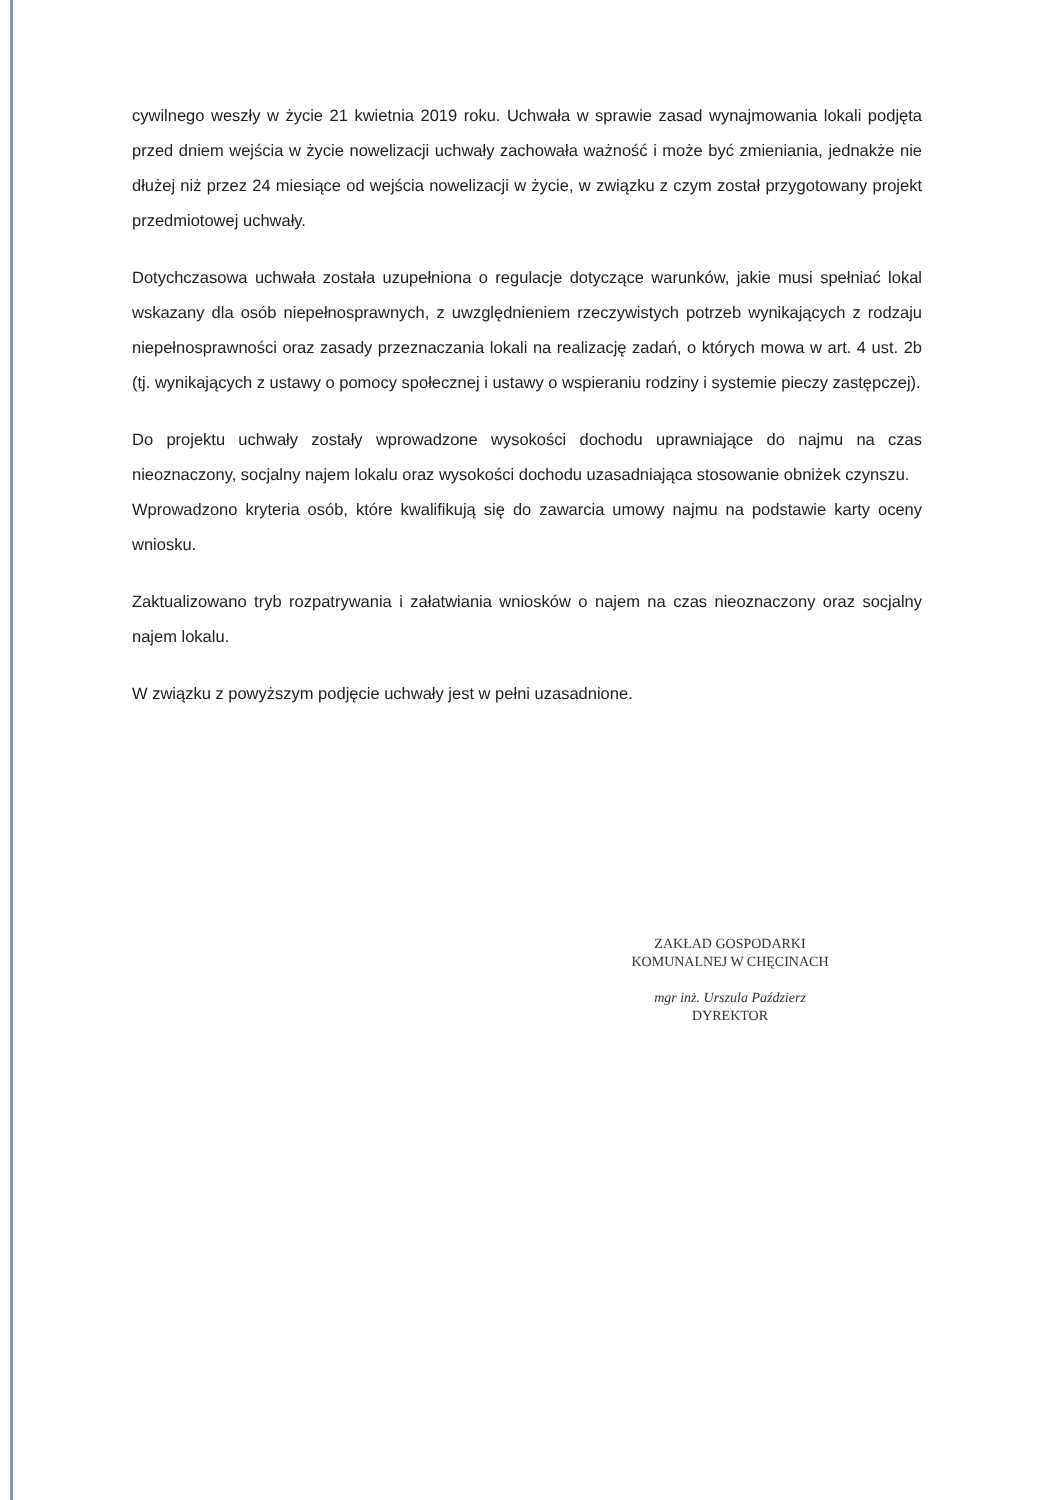cywilnego weszły w życie 21 kwietnia 2019 roku. Uchwała w sprawie zasad wynajmowania lokali podjęta przed dniem wejścia w życie nowelizacji uchwały zachowała ważność i może być zmieniania, jednakże nie dłużej niż przez 24 miesiące od wejścia nowelizacji w życie, w związku z czym został przygotowany projekt przedmiotowej uchwały.
Dotychczasowa uchwała została uzupełniona o regulacje dotyczące warunków, jakie musi spełniać lokal wskazany dla osób niepełnosprawnych, z uwzględnieniem rzeczywistych potrzeb wynikających z rodzaju niepełnosprawności oraz zasady przeznaczania lokali na realizację zadań, o których mowa w art. 4 ust. 2b (tj. wynikających z ustawy o pomocy społecznej i ustawy o wspieraniu rodziny i systemie pieczy zastępczej).
Do projektu uchwały zostały wprowadzone wysokości dochodu uprawniające do najmu na czas nieoznaczony, socjalny najem lokalu oraz wysokości dochodu uzasadniająca stosowanie obniżek czynszu.
Wprowadzono kryteria osób, które kwalifikują się do zawarcia umowy najmu na podstawie karty oceny wniosku.
Zaktualizowano tryb rozpatrywania i załatwiania wniosków o najem na czas nieoznaczony oraz socjalny najem lokalu.
W związku z powyższym podjęcie uchwały jest w pełni uzasadnione.
ZAKŁAD GOSPODARKI
KOMUNALNEJ W CHĘCINACH
mgr inż. Urszula Paździerz
DYREKTOR